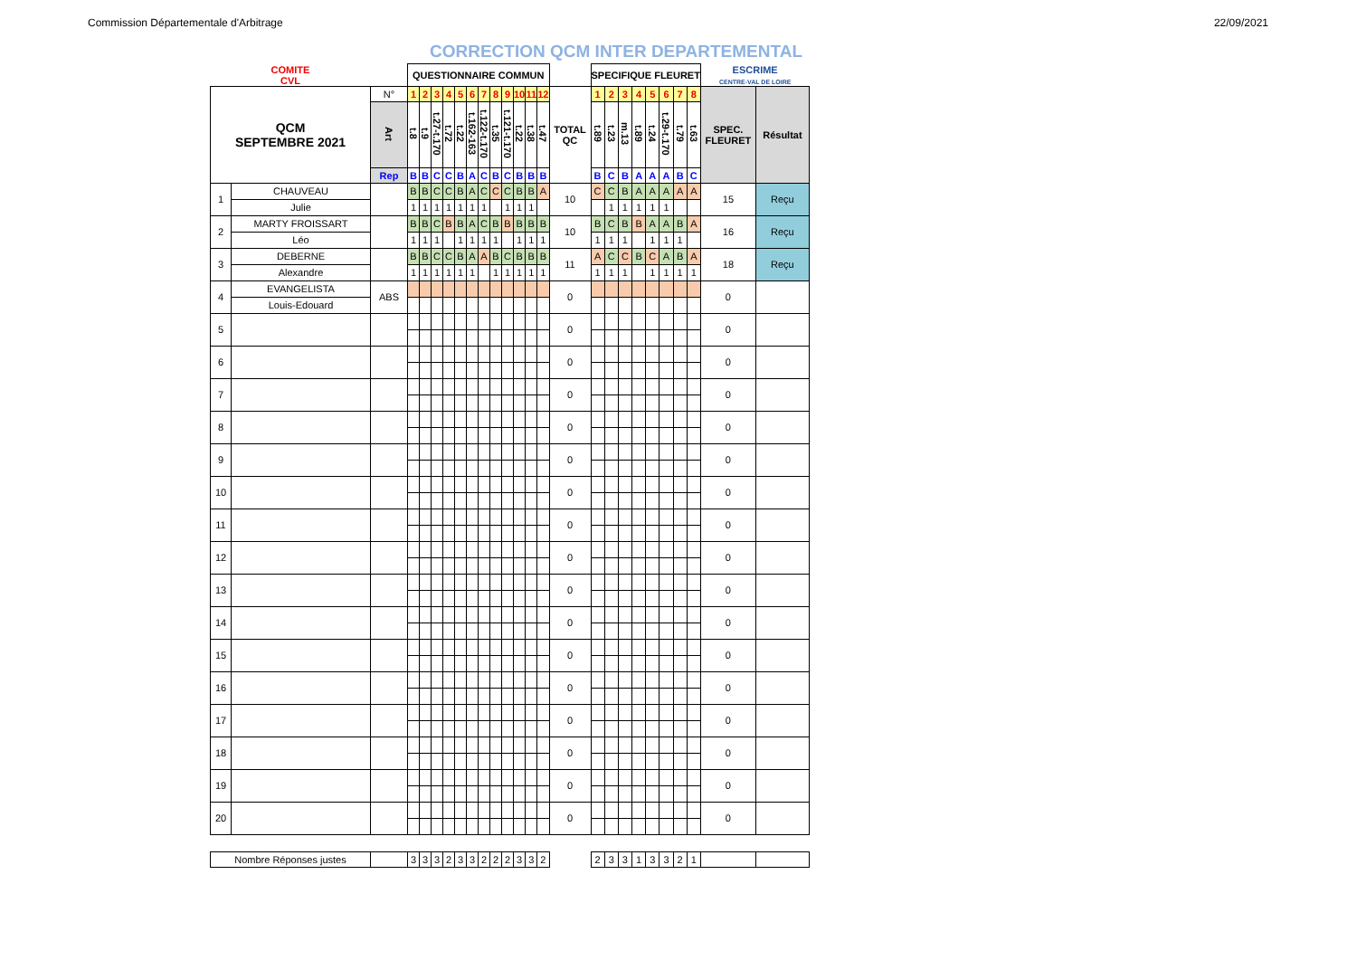Commission Départementale d'Arbitrage 22/09/2021
CORRECTION QCM INTER DEPARTEMENTAL
| COMITE CVL | | | QUESTIONNAIRE COMMUN | | | | | | | | | | | | | SPECIFIQUE FLEURET | | | | | | | | ESCRIME CENTRE-VAL DE LOIRE | |
| QCM SEPTEMBRE 2021 | | N° | 1 | 2 | 3 | 4 | 5 | 6 | 7 | 8 | 9 | 10 | 11 | 12 | TOTAL QC | 1 | 2 | 3 | 4 | 5 | 6 | 7 | 8 | SPEC. FLEURET | Résultat |
| | | Art | t.8 | t.9 | t.27-t.170 | t.72 | t.22 | t.162-163 | t.122-t.170 | t.35 | t.121-t.170 | t.22 | t.38 | t.47 | | t.89 | t.23 | m.13 | t.89 | t.24 | t.29-t.170 | t.79 | t.63 | | |
| | | Rep | B | B | C | C | B | A | C | B | C | B | B | B | | B | C | B | A | A | A | B | C | | |
| 1 | CHAUVEAU | | B | B | C | C | B | A | C | C | C | B | B | A | 10 | C | C | B | A | A | A | A | A | 15 | Reçu |
| | Julie | | 1 | 1 | 1 | 1 | 1 | 1 | 1 | | 1 | 1 | 1 | | | | 1 | 1 | 1 | 1 | 1 | | | | |
| 2 | MARTY FROISSART | | B | B | C | B | B | A | C | B | B | B | B | B | 10 | B | C | B | B | A | A | B | A | 16 | Reçu |
| | Léo | | 1 | 1 | 1 | | 1 | 1 | 1 | 1 | | 1 | 1 | 1 | | 1 | 1 | 1 | | 1 | 1 | 1 | | | |
| 3 | DEBERNE | | B | B | C | C | B | A | A | B | C | B | B | B | 11 | A | C | C | B | C | A | B | A | 18 | Reçu |
| | Alexandre | | 1 | 1 | 1 | 1 | 1 | 1 | | 1 | 1 | 1 | 1 | 1 | | 1 | 1 | 1 | | 1 | 1 | 1 | 1 | | |
| 4 | EVANGELISTA | ABS | | | | | | | | | | | | | 0 | | | | | | | | | 0 | |
| | Louis-Edouard | | | | | | | | | | | | | | | | | | | | | | | | |
| 5 | | | | | | | | | | | | | | | 0 | | | | | | | | | 0 | |
| 6 | | | | | | | | | | | | | | | 0 | | | | | | | | | 0 | |
| 7 | | | | | | | | | | | | | | | 0 | | | | | | | | | 0 | |
| 8 | | | | | | | | | | | | | | | 0 | | | | | | | | | 0 | |
| 9 | | | | | | | | | | | | | | | 0 | | | | | | | | | 0 | |
| 10 | | | | | | | | | | | | | | | 0 | | | | | | | | | 0 | |
| 11 | | | | | | | | | | | | | | | 0 | | | | | | | | | 0 | |
| 12 | | | | | | | | | | | | | | | 0 | | | | | | | | | 0 | |
| 13 | | | | | | | | | | | | | | | 0 | | | | | | | | | 0 | |
| 14 | | | | | | | | | | | | | | | 0 | | | | | | | | | 0 | |
| 15 | | | | | | | | | | | | | | | 0 | | | | | | | | | 0 | |
| 16 | | | | | | | | | | | | | | | 0 | | | | | | | | | 0 | |
| 17 | | | | | | | | | | | | | | | 0 | | | | | | | | | 0 | |
| 18 | | | | | | | | | | | | | | | 0 | | | | | | | | | 0 | |
| 19 | | | | | | | | | | | | | | | 0 | | | | | | | | | 0 | |
| 20 | | | | | | | | | | | | | | | 0 | | | | | | | | | 0 | |
| Nombre Réponses justes | | | 3 | 3 | 3 | 2 | 3 | 3 | 2 | 2 | 2 | 3 | 3 | 2 | | 2 | 3 | 3 | 1 | 3 | 3 | 2 | 1 | | |